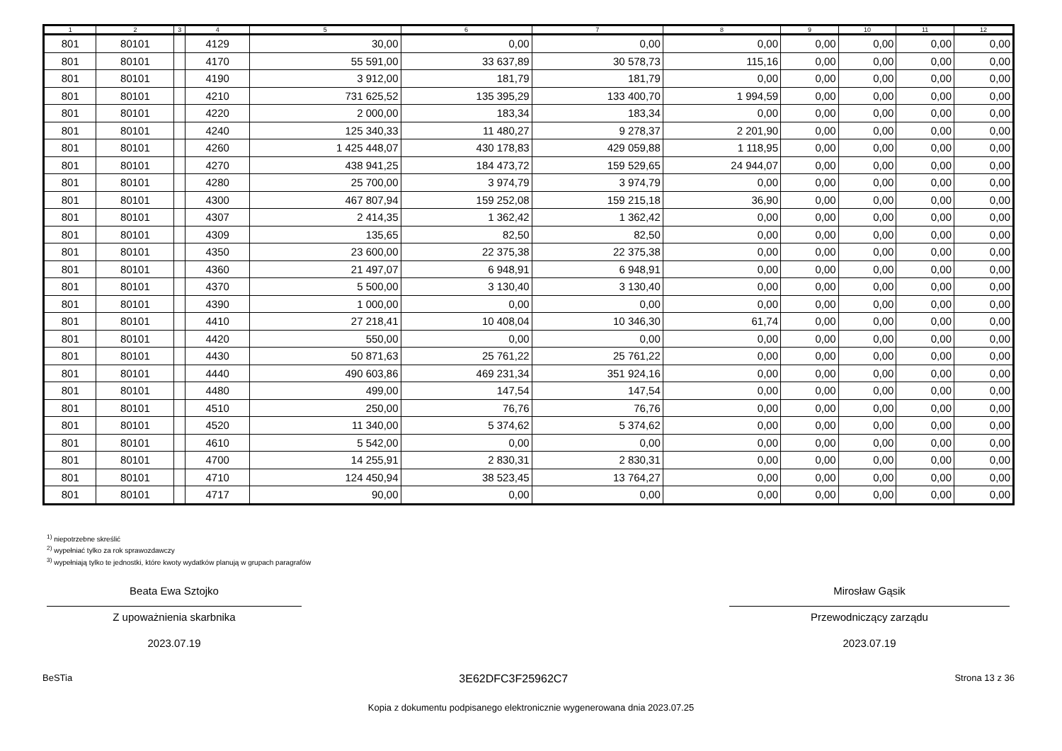| 1 | 2 | 3 | 4 | 5 | 6 | 7 | 8 | 9 | 10 | 11 | 12 |
| --- | --- | --- | --- | --- | --- | --- | --- | --- | --- | --- | --- |
| 801 | 80101 | | 4129 | 30,00 | 0,00 | 0,00 | 0,00 | 0,00 | 0,00 | 0,00 | 0,00 |
| 801 | 80101 | | 4170 | 55 591,00 | 33 637,89 | 30 578,73 | 115,16 | 0,00 | 0,00 | 0,00 | 0,00 |
| 801 | 80101 | | 4190 | 3 912,00 | 181,79 | 181,79 | 0,00 | 0,00 | 0,00 | 0,00 | 0,00 |
| 801 | 80101 | | 4210 | 731 625,52 | 135 395,29 | 133 400,70 | 1 994,59 | 0,00 | 0,00 | 0,00 | 0,00 |
| 801 | 80101 | | 4220 | 2 000,00 | 183,34 | 183,34 | 0,00 | 0,00 | 0,00 | 0,00 | 0,00 |
| 801 | 80101 | | 4240 | 125 340,33 | 11 480,27 | 9 278,37 | 2 201,90 | 0,00 | 0,00 | 0,00 | 0,00 |
| 801 | 80101 | | 4260 | 1 425 448,07 | 430 178,83 | 429 059,88 | 1 118,95 | 0,00 | 0,00 | 0,00 | 0,00 |
| 801 | 80101 | | 4270 | 438 941,25 | 184 473,72 | 159 529,65 | 24 944,07 | 0,00 | 0,00 | 0,00 | 0,00 |
| 801 | 80101 | | 4280 | 25 700,00 | 3 974,79 | 3 974,79 | 0,00 | 0,00 | 0,00 | 0,00 | 0,00 |
| 801 | 80101 | | 4300 | 467 807,94 | 159 252,08 | 159 215,18 | 36,90 | 0,00 | 0,00 | 0,00 | 0,00 |
| 801 | 80101 | | 4307 | 2 414,35 | 1 362,42 | 1 362,42 | 0,00 | 0,00 | 0,00 | 0,00 | 0,00 |
| 801 | 80101 | | 4309 | 135,65 | 82,50 | 82,50 | 0,00 | 0,00 | 0,00 | 0,00 | 0,00 |
| 801 | 80101 | | 4350 | 23 600,00 | 22 375,38 | 22 375,38 | 0,00 | 0,00 | 0,00 | 0,00 | 0,00 |
| 801 | 80101 | | 4360 | 21 497,07 | 6 948,91 | 6 948,91 | 0,00 | 0,00 | 0,00 | 0,00 | 0,00 |
| 801 | 80101 | | 4370 | 5 500,00 | 3 130,40 | 3 130,40 | 0,00 | 0,00 | 0,00 | 0,00 | 0,00 |
| 801 | 80101 | | 4390 | 1 000,00 | 0,00 | 0,00 | 0,00 | 0,00 | 0,00 | 0,00 | 0,00 |
| 801 | 80101 | | 4410 | 27 218,41 | 10 408,04 | 10 346,30 | 61,74 | 0,00 | 0,00 | 0,00 | 0,00 |
| 801 | 80101 | | 4420 | 550,00 | 0,00 | 0,00 | 0,00 | 0,00 | 0,00 | 0,00 | 0,00 |
| 801 | 80101 | | 4430 | 50 871,63 | 25 761,22 | 25 761,22 | 0,00 | 0,00 | 0,00 | 0,00 | 0,00 |
| 801 | 80101 | | 4440 | 490 603,86 | 469 231,34 | 351 924,16 | 0,00 | 0,00 | 0,00 | 0,00 | 0,00 |
| 801 | 80101 | | 4480 | 499,00 | 147,54 | 147,54 | 0,00 | 0,00 | 0,00 | 0,00 | 0,00 |
| 801 | 80101 | | 4510 | 250,00 | 76,76 | 76,76 | 0,00 | 0,00 | 0,00 | 0,00 | 0,00 |
| 801 | 80101 | | 4520 | 11 340,00 | 5 374,62 | 5 374,62 | 0,00 | 0,00 | 0,00 | 0,00 | 0,00 |
| 801 | 80101 | | 4610 | 5 542,00 | 0,00 | 0,00 | 0,00 | 0,00 | 0,00 | 0,00 | 0,00 |
| 801 | 80101 | | 4700 | 14 255,91 | 2 830,31 | 2 830,31 | 0,00 | 0,00 | 0,00 | 0,00 | 0,00 |
| 801 | 80101 | | 4710 | 124 450,94 | 38 523,45 | 13 764,27 | 0,00 | 0,00 | 0,00 | 0,00 | 0,00 |
| 801 | 80101 | | 4717 | 90,00 | 0,00 | 0,00 | 0,00 | 0,00 | 0,00 | 0,00 | 0,00 |
<sup>1)</sup> niepotrzebne skreślić
<sup>2)</sup> wypełniać tylko za rok sprawozdawczy
<sup>3)</sup> wypełniają tylko te jednostki, które kwoty wydatków planują w grupach paragrafów
Beata Ewa Sztojko
Z upoważnienia skarbnika
2023.07.19
Mirosław Gąsik
Przewodniczący zarządu
2023.07.19
BeSTia 3E62DFC3F25962C7 Strona 13 z 36
Kopia z dokumentu podpisanego elektronicznie wygenerowana dnia 2023.07.25